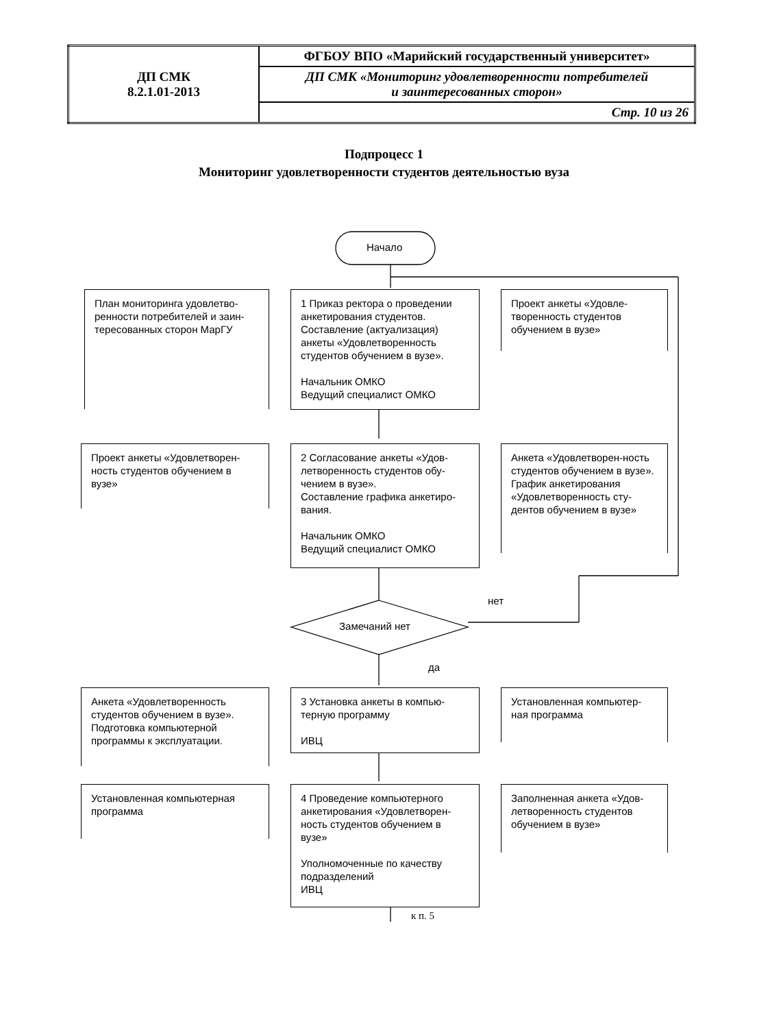| ДП СМК 8.2.1.01-2013 | ФГБОУ ВПО «Марийский государственный университет» |
| | ДП СМК «Мониторинг удовлетворенности потребителей и заинтересованных сторон» |
| | Стр. 10 из 26 |
Подпроцесс 1
Мониторинг удовлетворенности студентов деятельностью вуза
Начало
Замечаний нет
нет
да
к п. 5
План мониторинга удовлетво-ренности потребителей и заин-тересованных сторон МарГУ
1 Приказ ректора о проведении анкетирования студентов. Составление (актуализация) анкеты «Удовлетворенность студентов обучением в вузе».
Начальник ОМКО
Ведущий специалист ОМКО
Проект анкеты «Удовле-творенность студентов обучением в вузе»
Проект анкеты «Удовлетворен-ность студентов обучением в вузе»
2 Согласование анкеты «Удов-летворенность студентов обу-чением в вузе».
Составление графика анкетиро-вания.
Начальник ОМКО
Ведущий специалист ОМКО
Анкета «Удовлетворен-ность студентов обучением в вузе».
График анкетирования «Удовлетворенность сту-дентов обучением в вузе»
Анкета «Удовлетворенность студентов обучением в вузе». Подготовка компьютерной программы к эксплуатации.
3 Установка анкеты в компью-терную программу
ИВЦ
Установленная компьютер-ная программа
Установленная компьютерная программа
4 Проведение компьютерного анкетирования «Удовлетворен-ность студентов обучением в вузе»
Уполномоченные по качеству подразделений
ИВЦ
Заполненная анкета «Удов-летворенность студентов обучением в вузе»